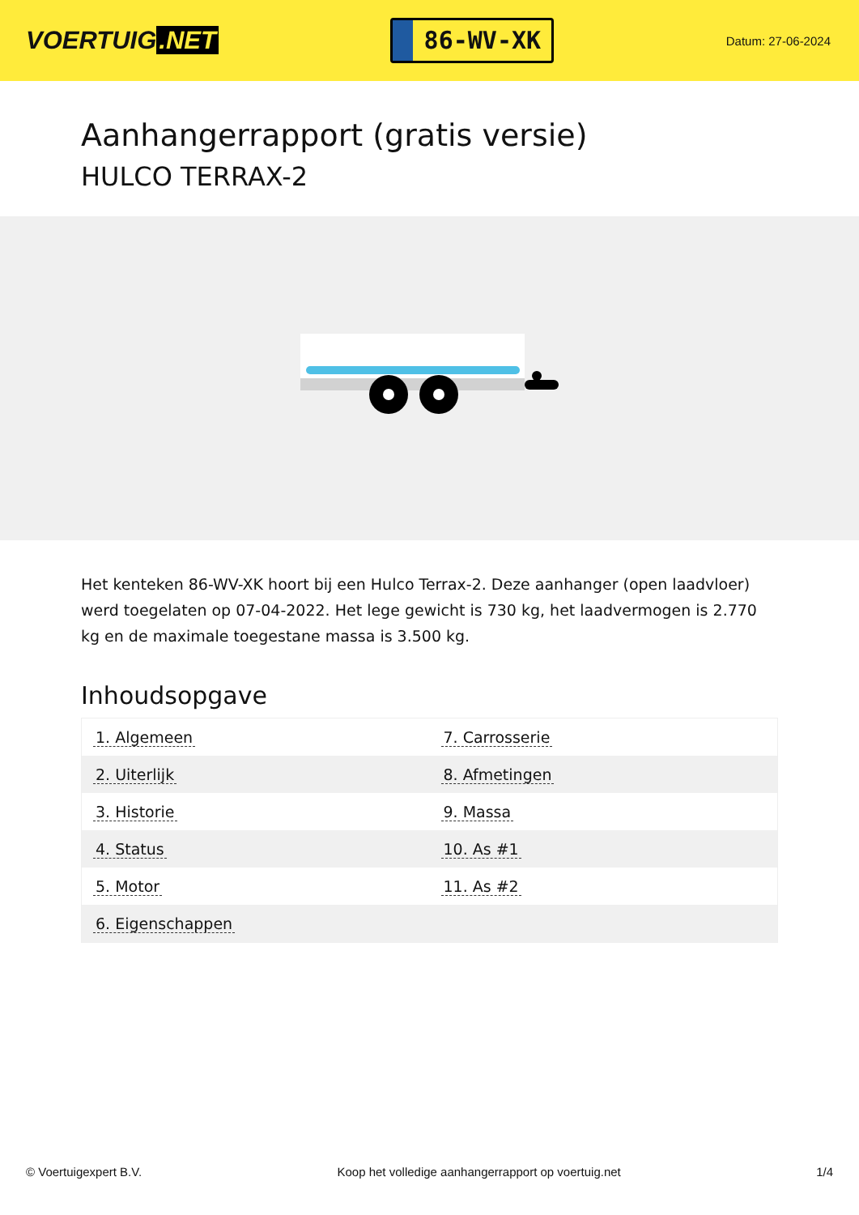VOERTUIG.NET
86-WV-XK
Datum: 27-06-2024
Aanhangerrapport (gratis versie)
HULCO TERRAX-2
Het kenteken 86-WV-XK hoort bij een Hulco Terrax-2. Deze aanhanger (open laadvloer) werd toegelaten op 07-04-2022. Het lege gewicht is 730 kg, het laadvermogen is 2.770 kg en de maximale toegestane massa is 3.500 kg.
Inhoudsopgave
| 1. Algemeen | 7. Carrosserie |
| 2. Uiterlijk | 8. Afmetingen |
| 3. Historie | 9. Massa |
| 4. Status | 10. As #1 |
| 5. Motor | 11. As #2 |
| 6. Eigenschappen | |
© Voertuigexpert B.V. Koop het volledige aanhangerrapport op voertuig.net 1/4